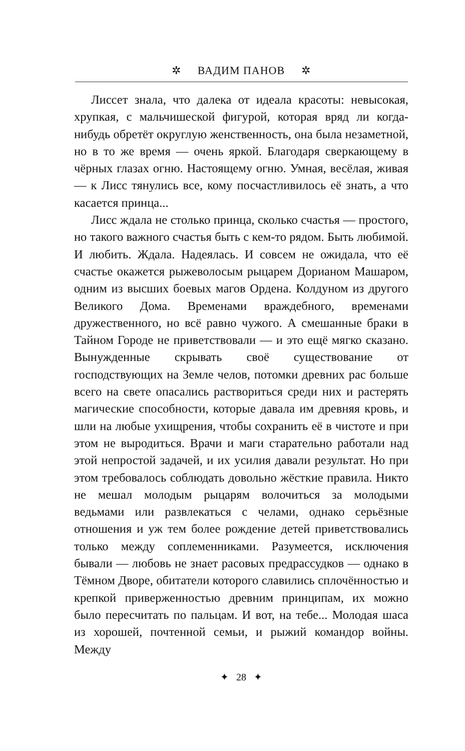✲ ВАДИМ ПАНОВ ✲
Лиссет знала, что далека от идеала красоты: невысокая, хрупкая, с мальчишеской фигурой, которая вряд ли когда-нибудь обретёт округлую женственность, она была незаметной, но в то же время — очень яркой. Благодаря сверкающему в чёрных глазах огню. Настоящему огню. Умная, весёлая, живая — к Лисс тянулись все, кому посчастливилось её знать, а что касается принца...
Лисс ждала не столько принца, сколько счастья — простого, но такого важного счастья быть с кем-то рядом. Быть любимой. И любить. Ждала. Надеялась. И совсем не ожидала, что её счастье окажется рыжеволосым рыцарем Дорианом Машаром, одним из высших боевых магов Ордена. Колдуном из другого Великого Дома. Временами враждебного, временами дружественного, но всё равно чужого. А смешанные браки в Тайном Городе не приветствовали — и это ещё мягко сказано. Вынужденные скрывать своё существование от господствующих на Земле челов, потомки древних рас больше всего на свете опасались раствориться среди них и растерять магические способности, которые давала им древняя кровь, и шли на любые ухищрения, чтобы сохранить её в чистоте и при этом не выродиться. Врачи и маги старательно работали над этой непростой задачей, и их усилия давали результат. Но при этом требовалось соблюдать довольно жёсткие правила. Никто не мешал молодым рыцарям волочиться за молодыми ведьмами или развлекаться с челами, однако серьёзные отношения и уж тем более рождение детей приветствовались только между соплеменниками. Разумеется, исключения бывали — любовь не знает расовых предрассудков — однако в Тёмном Дворе, обитатели которого славились сплочённостью и крепкой приверженностью древним принципам, их можно было пересчитать по пальцам. И вот, на тебе... Молодая шаса из хорошей, почтенной семьи, и рыжий командор войны. Между
✦ 28 ✦